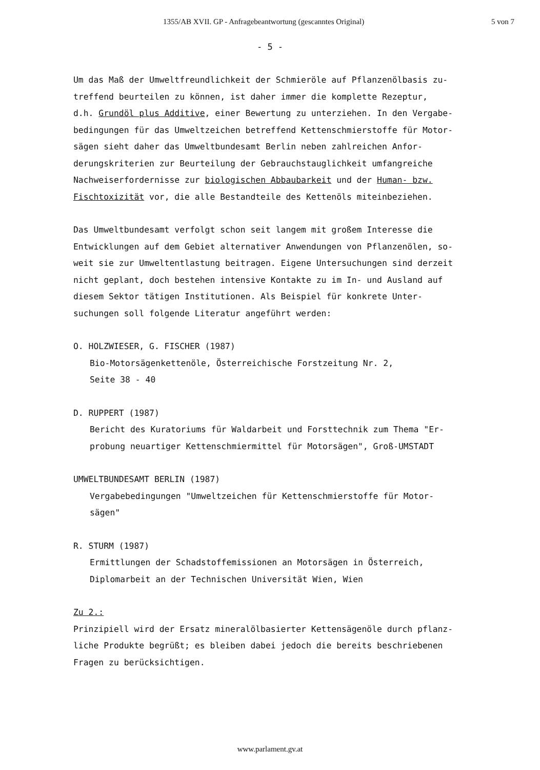1355/AB XVII. GP - Anfragebeantwortung (gescanntes Original) 5 von 7
- 5 -
Um das Maß der Umweltfreundlichkeit der Schmieröle auf Pflanzenölbasis zu-
treffend beurteilen zu können, ist daher immer die komplette Rezeptur,
d.h. Grundöl plus Additive, einer Bewertung zu unterziehen. In den Vergabe-
bedingungen für das Umweltzeichen betreffend Kettenschmierstoffe für Motor-
sägen sieht daher das Umweltbundesamt Berlin neben zahlreichen Anfor-
derungskriterien zur Beurteilung der Gebrauchstauglichkeit umfangreiche
Nachweiserfordernisse zur biologischen Abbaubarkeit und der Human- bzw.
Fischtoxizität vor, die alle Bestandteile des Kettenöls miteinbeziehen.
Das Umweltbundesamt verfolgt schon seit langem mit großem Interesse die
Entwicklungen auf dem Gebiet alternativer Anwendungen von Pflanzenölen, so-
weit sie zur Umweltentlastung beitragen. Eigene Untersuchungen sind derzeit
nicht geplant, doch bestehen intensive Kontakte zu im In- und Ausland auf
diesem Sektor tätigen Institutionen. Als Beispiel für konkrete Unter-
suchungen soll folgende Literatur angeführt werden:
O. HOLZWIESER, G. FISCHER (1987)
Bio-Motorsägenkettenöle, Österreichische Forstzeitung Nr. 2,
Seite 38 - 40
D. RUPPERT (1987)
Bericht des Kuratoriums für Waldarbeit und Forsttechnik zum Thema "Er-
probung neuartiger Kettenschmiermittel für Motorsägen", Groß-UMSTADT
UMWELTBUNDESAMT BERLIN (1987)
Vergabebedingungen "Umweltzeichen für Kettenschmierstoffe für Motor-
sägen"
R. STURM (1987)
Ermittlungen der Schadstoffemissionen an Motorsägen in Österreich,
Diplomarbeit an der Technischen Universität Wien, Wien
Zu 2.:
Prinzipiell wird der Ersatz mineralölbasierter Kettensägenöle durch pflanz-
liche Produkte begrüßt; es bleiben dabei jedoch die bereits beschriebenen
Fragen zu berücksichtigen.
www.parlament.gv.at